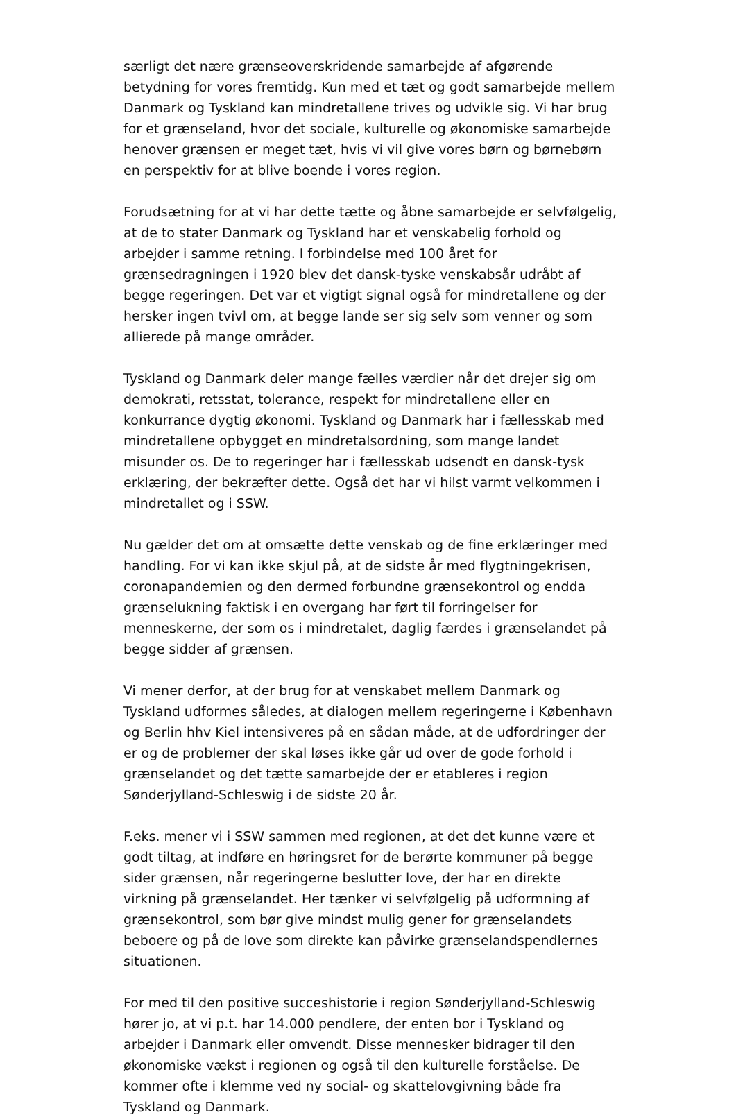særligt det nære grænseoverskridende samarbejde af afgørende betydning for vores fremtidg. Kun med et tæt og godt samarbejde mellem Danmark og Tyskland kan mindretallene trives og udvikle sig. Vi har brug for et grænseland, hvor det sociale, kulturelle og økonomiske samarbejde henover grænsen er meget tæt, hvis vi vil give vores børn og børnebørn en perspektiv for at blive boende i vores region.
Forudsætning for at vi har dette tætte og åbne samarbejde er selvfølgelig, at de to stater Danmark og Tyskland har et venskabelig forhold og arbejder i samme retning. I forbindelse med 100 året for grænsedragningen i 1920 blev det dansk-tyske venskabsår udråbt af begge regeringen. Det var et vigtigt signal også for mindretallene og der hersker ingen tvivl om, at begge lande ser sig selv som venner og som allierede på mange områder.
Tyskland og Danmark deler mange fælles værdier når det drejer sig om demokrati, retsstat, tolerance, respekt for mindretallene eller en konkurrance dygtig økonomi. Tyskland og Danmark har i fællesskab med mindretallene opbygget en mindretalsordning, som mange landet misunder os. De to regeringer har i fællesskab udsendt en dansk-tysk erklæring, der bekræfter dette. Også det har vi hilst varmt velkommen i mindretallet og i SSW.
Nu gælder det om at omsætte dette venskab og de fine erklæringer med handling. For vi kan ikke skjul på, at de sidste år med flygtningekrisen, coronapandemien og den dermed forbundne grænsekontrol og endda grænselukning faktisk i en overgang har ført til forringelser for menneskerne, der som os i mindretalet, daglig færdes i grænselandet på begge sidder af grænsen.
Vi mener derfor, at der brug for at venskabet mellem Danmark og Tyskland udformes således, at dialogen mellem regeringerne i København og Berlin hhv Kiel intensiveres på en sådan måde, at de udfordringer der er og de problemer der skal løses ikke går ud over de gode forhold i grænselandet og det tætte samarbejde der er etableres i region Sønderjylland-Schleswig i de sidste 20 år.
F.eks. mener vi i SSW sammen med regionen, at det det kunne være et godt tiltag, at indføre en høringsret for de berørte kommuner på begge sider grænsen, når regeringerne beslutter love, der har en direkte virkning på grænselandet. Her tænker vi selvfølgelig på udformning af grænsekontrol, som bør give mindst mulig gener for grænselandets beboere og på de love som direkte kan påvirke grænselandspendlernes situationen.
For med til den positive succeshistorie i region Sønderjylland-Schleswig hører jo, at vi p.t. har 14.000 pendlere, der enten bor i Tyskland og arbejder i Danmark eller omvendt. Disse mennesker bidrager til den økonomiske vækst i regionen og også til den kulturelle forståelse. De kommer ofte i klemme ved ny social- og skattelovgivning både fra Tyskland og Danmark.